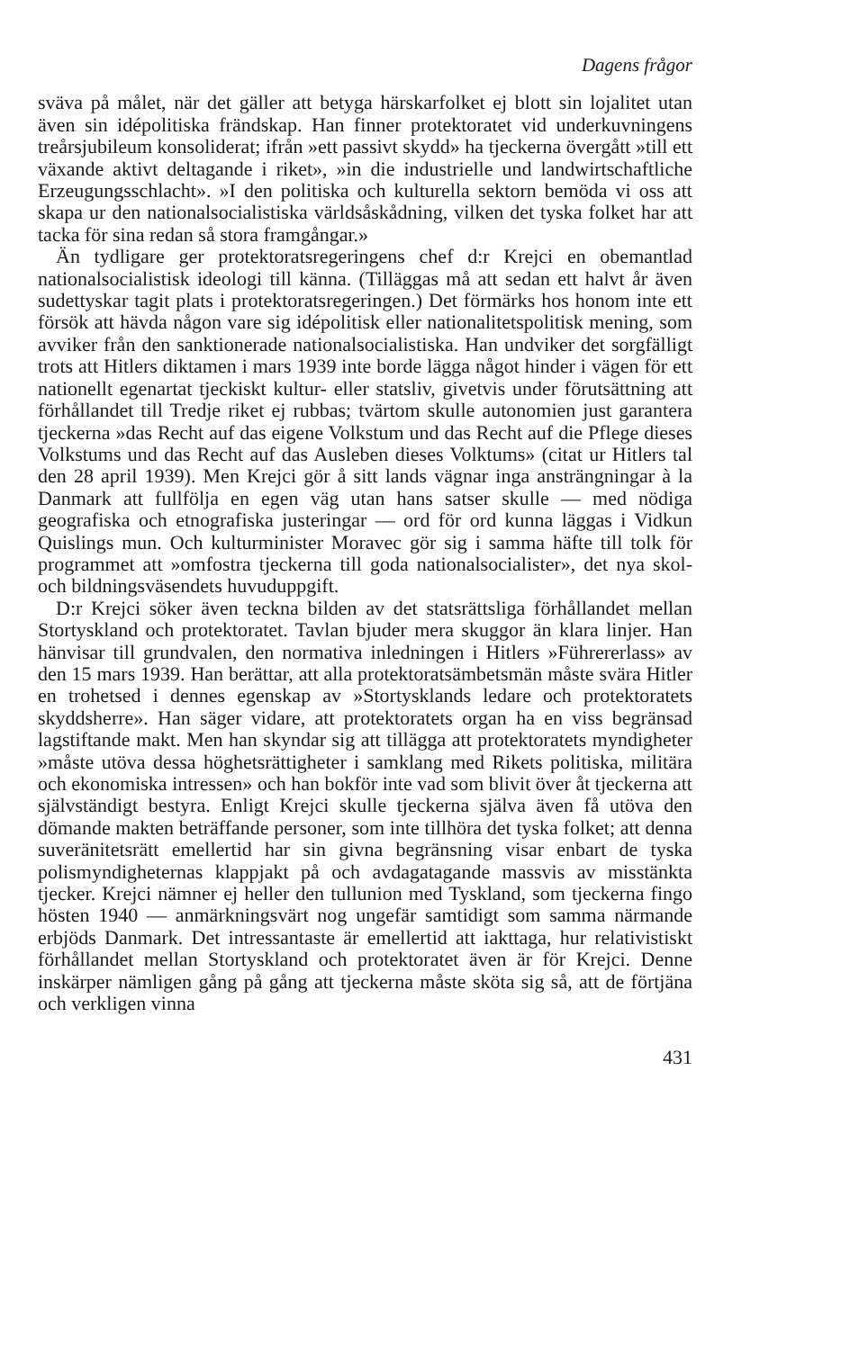Dagens frågor
sväva på målet, när det gäller att betyga härskarfolket ej blott sin lojalitet utan även sin idépolitiska frändskap. Han finner protektoratet vid underkuvningens treårsjubileum konsoliderat; ifrån »ett passivt skydd» ha tjeckerna övergått »till ett växande aktivt deltagande i riket», »in die industrielle und landwirtschaftliche Erzeugungsschlacht». »I den politiska och kulturella sektorn bemöda vi oss att skapa ur den nationalsocialistiska världsåskådning, vilken det tyska folket har att tacka för sina redan så stora framgångar.»
Än tydligare ger protektoratsregeringens chef d:r Krejci en obemantlad nationalsocialistisk ideologi till känna. (Tilläggas må att sedan ett halvt år även sudettyskar tagit plats i protektoratsregeringen.) Det förmärks hos honom inte ett försök att hävda någon vare sig idépolitisk eller nationalitetspolitisk mening, som avviker från den sanktionerade nationalsocialistiska. Han undviker det sorgfälligt trots att Hitlers diktamen i mars 1939 inte borde lägga något hinder i vägen för ett nationellt egenartat tjeckiskt kultur- eller statsliv, givetvis under förutsättning att förhållandet till Tredje riket ej rubbas; tvärtom skulle autonomien just garantera tjeckerna »das Recht auf das eigene Volkstum und das Recht auf die Pflege dieses Volkstums und das Recht auf das Ausleben dieses Volktums» (citat ur Hitlers tal den 28 april 1939). Men Krejci gör å sitt lands vägnar inga ansträngningar à la Danmark att fullfölja en egen väg utan hans satser skulle — med nödiga geografiska och etnografiska justeringar — ord för ord kunna läggas i Vidkun Quislings mun. Och kulturminister Moravec gör sig i samma häfte till tolk för programmet att »omfostra tjeckerna till goda nationalsocialister», det nya skol- och bildningsväsendets huvuduppgift.
D:r Krejci söker även teckna bilden av det statsrättsliga förhållandet mellan Stortyskland och protektoratet. Tavlan bjuder mera skuggor än klara linjer. Han hänvisar till grundvalen, den normativa inledningen i Hitlers »Führererlass» av den 15 mars 1939. Han berättar, att alla protektoratsämbetsmän måste svära Hitler en trohetsed i dennes egenskap av »Stortysklands ledare och protektoratets skyddsherre». Han säger vidare, att protektoratets organ ha en viss begränsad lagstiftande makt. Men han skyndar sig att tillägga att protektoratets myndigheter »måste utöva dessa höghetsrättigheter i samklang med Rikets politiska, militära och ekonomiska intressen» och han bokför inte vad som blivit över åt tjeckerna att självständigt bestyra. Enligt Krejci skulle tjeckerna själva även få utöva den dömande makten beträffande personer, som inte tillhöra det tyska folket; att denna suveränitetsrätt emellertid har sin givna begränsning visar enbart de tyska polismyndigheternas klappjakt på och avdagatagande massvis av misstänkta tjecker. Krejci nämner ej heller den tullunion med Tyskland, som tjeckerna fingo hösten 1940 — anmärkningsvärt nog ungefär samtidigt som samma närmande erbjöds Danmark. Det intressantaste är emellertid att iakttaga, hur relativistiskt förhållandet mellan Stortyskland och protektoratet även är för Krejci. Denne inskärper nämligen gång på gång att tjeckerna måste sköta sig så, att de förtjäna och verkligen vinna
431